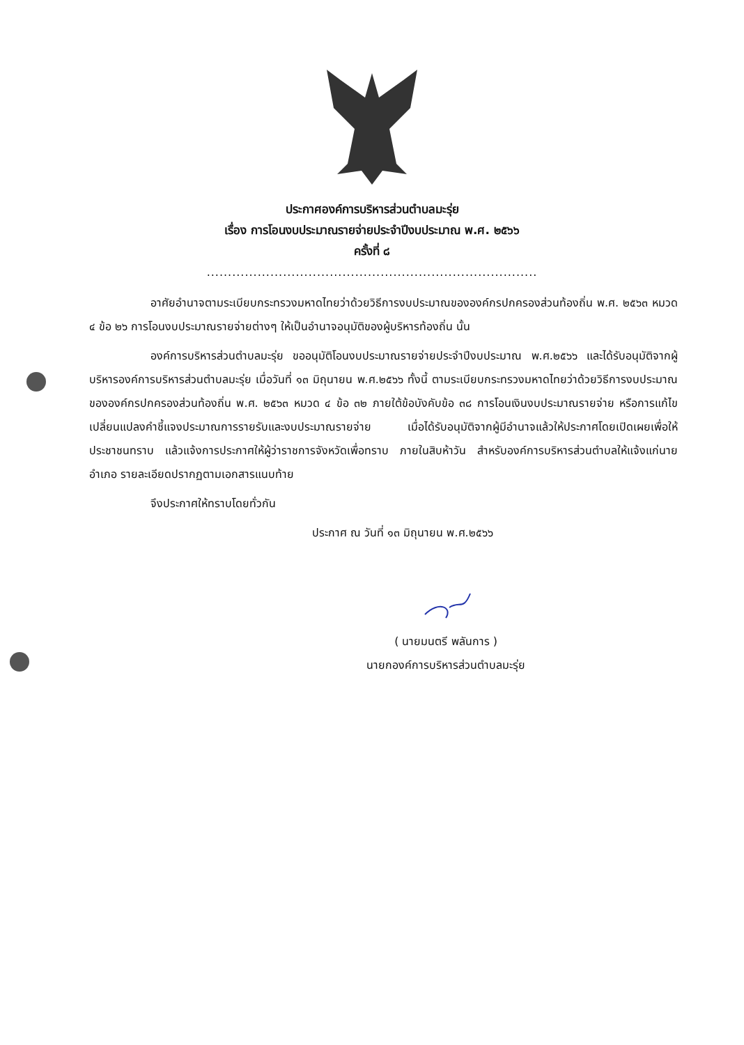ประกาศองค์การบริหารส่วนตำบลมะรุ่ย
เรื่อง การโอนงบประมาณรายจ่ายประจำปีงบประมาณ พ.ศ. ๒๕๖๖
ครั้งที่ ๘
..............................................................................
อาศัยอำนาจตามระเบียบกระทรวงมหาดไทยว่าด้วยวิธีการงบประมาณขององค์กรปกครองส่วนท้องถิ่น พ.ศ. ๒๕๖๓ หมวด ๔ ข้อ ๒๖ การโอนงบประมาณรายจ่ายต่างๆ ให้เป็นอำนาจอนุมัติของผู้บริหารท้องถิ่น นั้น
องค์การบริหารส่วนตำบลมะรุ่ย ขออนุมัติโอนงบประมาณรายจ่ายประจำปีงบประมาณ พ.ศ.๒๕๖๖ และได้รับอนุมัติจากผู้บริหารองค์การบริหารส่วนตำบลมะรุ่ย เมื่อวันที่ ๑๓ มิถุนายน พ.ศ.๒๕๖๖ ทั้งนี้ ตามระเบียบกระทรวงมหาดไทยว่าด้วยวิธีการงบประมาณขององค์กรปกครองส่วนท้องถิ่น พ.ศ. ๒๕๖๓ หมวด ๔ ข้อ ๓๒ ภายใต้ข้อบังคับข้อ ๓๘ การโอนเงินงบประมาณรายจ่าย หรือการแก้ไขเปลี่ยนแปลงคำชี้แจงประมาณการรายรับและงบประมาณรายจ่าย เมื่อได้รับอนุมัติจากผู้มีอำนาจแล้วให้ประกาศโดยเปิดเผยเพื่อให้ประชาชนทราบ แล้วแจ้งการประกาศให้ผู้ว่าราชการจังหวัดเพื่อทราบ ภายในสิบห้าวัน สำหรับองค์การบริหารส่วนตำบลให้แจ้งแก่นายอำเภอ รายละเอียดปรากฏตามเอกสารแนบท้าย
จึงประกาศให้ทราบโดยทั่วกัน
ประกาศ ณ วันที่ ๑๓ มิถุนายน พ.ศ.๒๕๖๖
( นายมนตรี พลันการ )
นายกองค์การบริหารส่วนตำบลมะรุ่ย